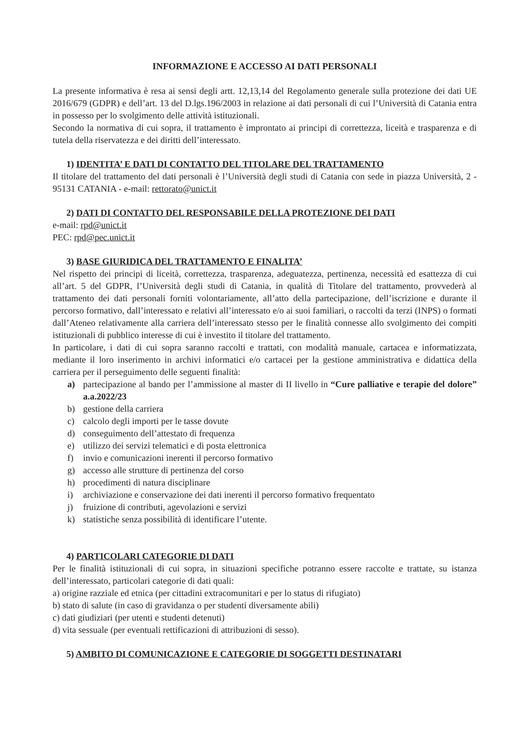INFORMAZIONE E ACCESSO AI DATI PERSONALI
La presente informativa è resa ai sensi degli artt. 12,13,14 del Regolamento generale sulla protezione dei dati UE 2016/679 (GDPR) e dell’art. 13 del D.lgs.196/2003 in relazione ai dati personali di cui l’Università di Catania entra in possesso per lo svolgimento delle attività istituzionali.
Secondo la normativa di cui sopra, il trattamento è improntato ai principi di correttezza, liceità e trasparenza e di tutela della riservatezza e dei diritti dell’interessato.
1) IDENTITA’ E DATI DI CONTATTO DEL TITOLARE DEL TRATTAMENTO
Il titolare del trattamento del dati personali è l’Università degli studi di Catania con sede in piazza Università, 2 - 95131 CATANIA - e-mail: rettorato@unict.it
2) DATI DI CONTATTO DEL RESPONSABILE DELLA PROTEZIONE DEI DATI
e-mail: rpd@unict.it
PEC: rpd@pec.unict.it
3) BASE GIURIDICA DEL TRATTAMENTO E FINALITA’
Nel rispetto dei principi di liceità, correttezza, trasparenza, adeguatezza, pertinenza, necessità ed esattezza di cui all’art. 5 del GDPR, l’Università degli studi di Catania, in qualità di Titolare del trattamento, provvederà al trattamento dei dati personali forniti volontariamente, all’atto della partecipazione, dell’iscrizione e durante il percorso formativo, dall’interessato e relativi all’interessato e/o ai suoi familiari, o raccolti da terzi (INPS) o formati dall’Ateneo relativamente alla carriera dell’interessato stesso per le finalità connesse allo svolgimento dei compiti istituzionali di pubblico interesse di cui è investito il titolare del trattamento.
In particolare, i dati di cui sopra saranno raccolti e trattati, con modalità manuale, cartacea e informatizzata, mediante il loro inserimento in archivi informatici e/o cartacei per la gestione amministrativa e didattica della carriera per il perseguimento delle seguenti finalità:
a) partecipazione al bando per l’ammissione al master di II livello in “Cure palliative e terapie del dolore” a.a.2022/23
b) gestione della carriera
c) calcolo degli importi per le tasse dovute
d) conseguimento dell’attestato di frequenza
e) utilizzo dei servizi telematici e di posta elettronica
f) invio e comunicazioni inerenti il percorso formativo
g) accesso alle strutture di pertinenza del corso
h) procedimenti di natura disciplinare
i) archiviazione e conservazione dei dati inerenti il percorso formativo frequentato
j) fruizione di contributi, agevolazioni e servizi
k) statistiche senza possibilità di identificare l’utente.
4) PARTICOLARI CATEGORIE DI DATI
Per le finalità istituzionali di cui sopra, in situazioni specifiche potranno essere raccolte e trattate, su istanza dell’interessato, particolari categorie di dati quali:
a) origine razziale ed etnica (per cittadini extracomunitari e per lo status di rifugiato)
b) stato di salute (in caso di gravidanza o per studenti diversamente abili)
c) dati giudiziari (per utenti e studenti detenuti)
d) vita sessuale (per eventuali rettificazioni di attribuzioni di sesso).
5) AMBITO DI COMUNICAZIONE E CATEGORIE DI SOGGETTI DESTINATARI